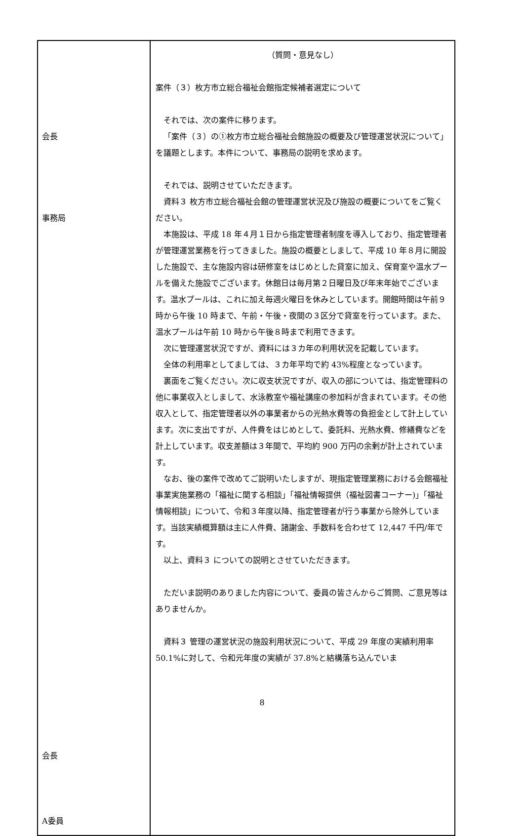| 会長 事務局 会長 A委員 | （質問・意見なし） 案件（３）枚方市立総合福祉会館指定候補者選定について それでは、次の案件に移ります。 「案件（３）の①枚方市立総合福祉会館施設の概要及び管理運営状況について」を議題とします。本件について、事務局の説明を求めます。 それでは、説明させていただきます。 資料３ 枚方市立総合福祉会館の管理運営状況及び施設の概要についてをご覧ください。 本施設は、平成 18 年４月１日から指定管理者制度を導入しており、指定管理者が管理運営業務を行ってきました。施設の概要としまして、平成 10 年８月に開設した施設で、主な施設内容は研修室をはじめとした貸室に加え、保育室や温水プールを備えた施設でございます。休館日は毎月第２日曜日及び年末年始でございます。温水プールは、これに加え毎週火曜日を休みとしています。開館時間は午前９時から午後 10 時まで、午前・午後・夜間の３区分で貸室を行っています。また、温水プールは午前 10 時から午後８時まで利用できます。 次に管理運営状況ですが、資料には３カ年の利用状況を記載しています。 全体の利用率としてましては、３カ年平均で約 43%程度となっています。 裏面をご覧ください。次に収支状況ですが、収入の部については、指定管理料の他に事業収入としまして、水泳教室や福祉講座の参加料が含まれています。その他収入として、指定管理者以外の事業者からの光熱水費等の負担金として計上しています。次に支出ですが、人件費をはじめとして、委託料、光熱水費、修繕費などを計上しています。収支差額は３年間で、平均約 900 万円の余剰が計上されています。 なお、後の案件で改めてご説明いたしますが、現指定管理業務における会館福祉事業実施業務の「福祉に関する相談」「福祉情報提供（福祉図書コーナー)」「福祉情報相談」について、令和３年度以降、指定管理者が行う事業から除外しています。当該実績概算額は主に人件費、諸謝金、手数料を合わせて 12,447 千円/年です。 以上、資料３ についての説明とさせていただきます。 ただいま説明のありました内容について、委員の皆さんからご質問、ご意見等はありませんか。 資料３ 管理の運営状況の施設利用状況について、平成 29 年度の実績利用率 50.1%に対して、令和元年度の実績が 37.8%と結構落ち込んでいま |
8